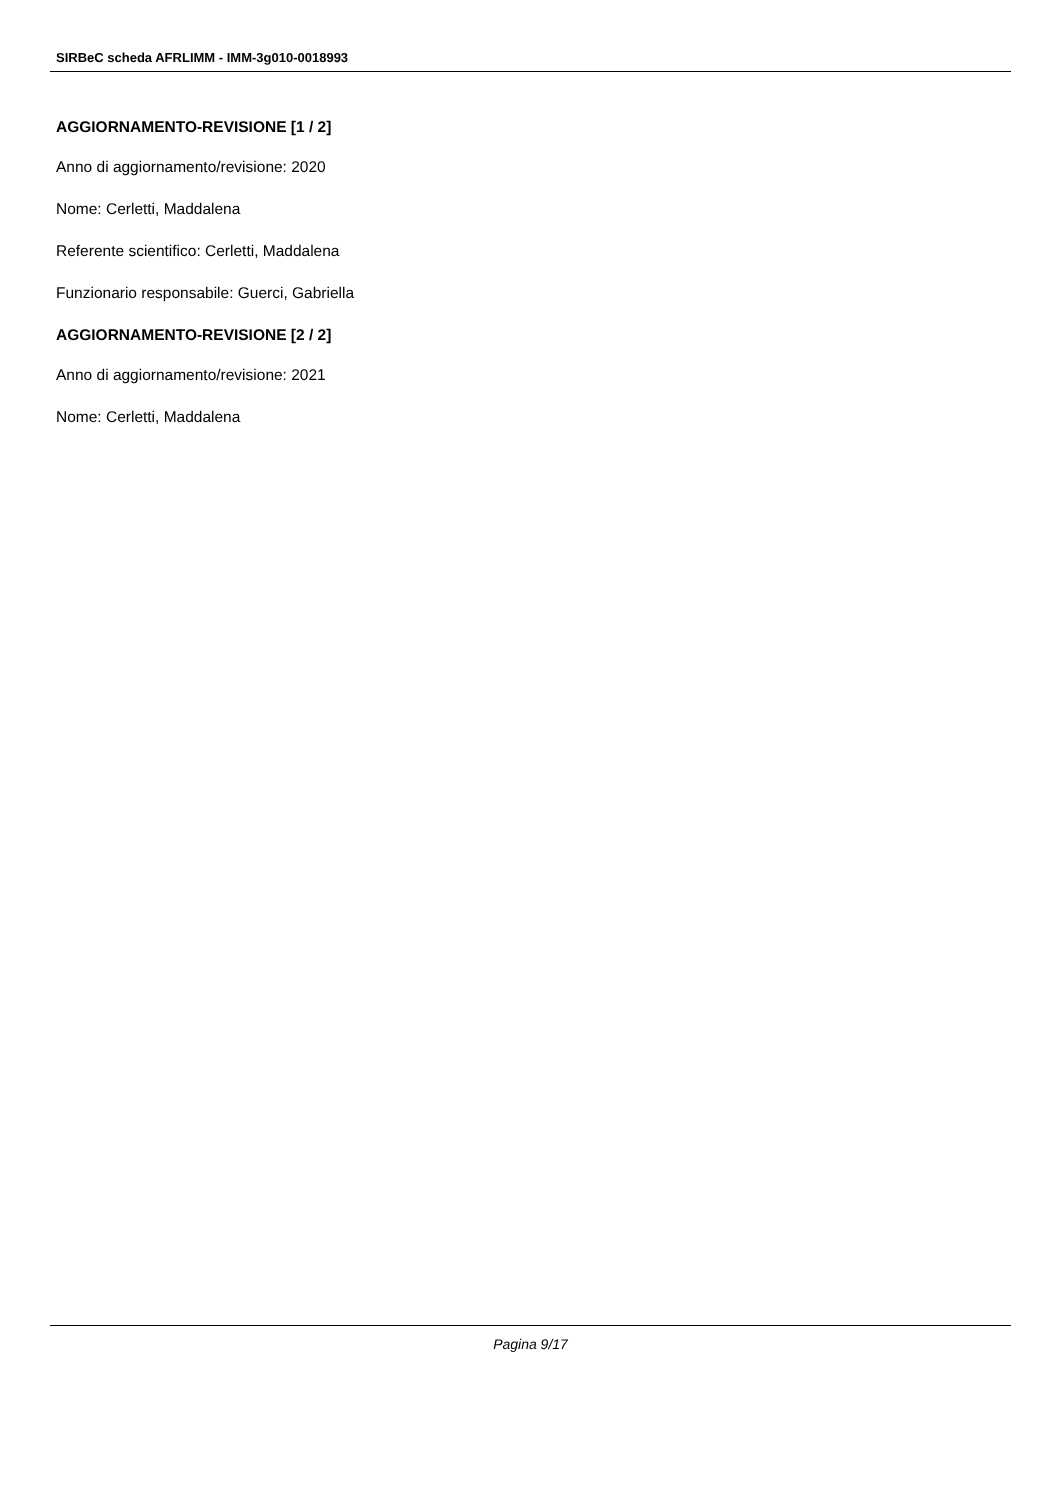SIRBeC scheda AFRLIMM - IMM-3g010-0018993
AGGIORNAMENTO-REVISIONE [1 / 2]
Anno di aggiornamento/revisione: 2020
Nome: Cerletti, Maddalena
Referente scientifico: Cerletti, Maddalena
Funzionario responsabile: Guerci, Gabriella
AGGIORNAMENTO-REVISIONE [2 / 2]
Anno di aggiornamento/revisione: 2021
Nome: Cerletti, Maddalena
Pagina 9/17